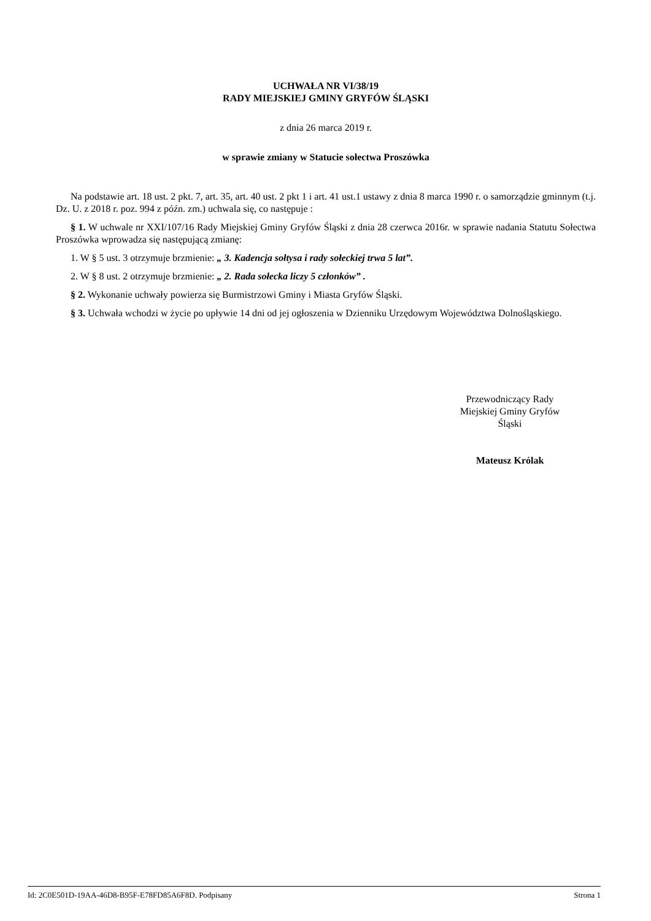UCHWAŁA NR VI/38/19
RADY MIEJSKIEJ GMINY GRYFÓW ŚLĄSKI
z dnia 26 marca 2019 r.
w sprawie zmiany w Statucie sołectwa Proszówka
Na podstawie art. 18 ust. 2 pkt. 7, art. 35, art. 40 ust. 2 pkt 1 i art. 41 ust.1 ustawy z dnia 8 marca 1990 r. o samorządzie gminnym (t.j. Dz. U. z 2018 r. poz. 994 z późn. zm.) uchwala się, co następuje :
§ 1. W uchwale nr XXI/107/16 Rady Miejskiej Gminy Gryfów Śląski z dnia 28 czerwca 2016r. w sprawie nadania Statutu Sołectwa Proszówka wprowadza się następującą zmianę:
1. W § 5 ust. 3 otrzymuje brzmienie: „ 3. Kadencja sołtysa i rady sołeckiej trwa 5 lat”.
2. W § 8 ust. 2 otrzymuje brzmienie: „ 2. Rada sołecka liczy 5 członków” .
§ 2. Wykonanie uchwały powierza się Burmistrzowi Gminy i Miasta Gryfów Śląski.
§ 3. Uchwała wchodzi w życie po upływie 14 dni od jej ogłoszenia w Dzienniku Urzędowym Województwa Dolnośląskiego.
Przewodniczący Rady
Miejskiej Gminy Gryfów
Śląski
Mateusz Królak
Id: 2C0E501D-19AA-46D8-B95F-E78FD85A6F8D. Podpisany Strona 1